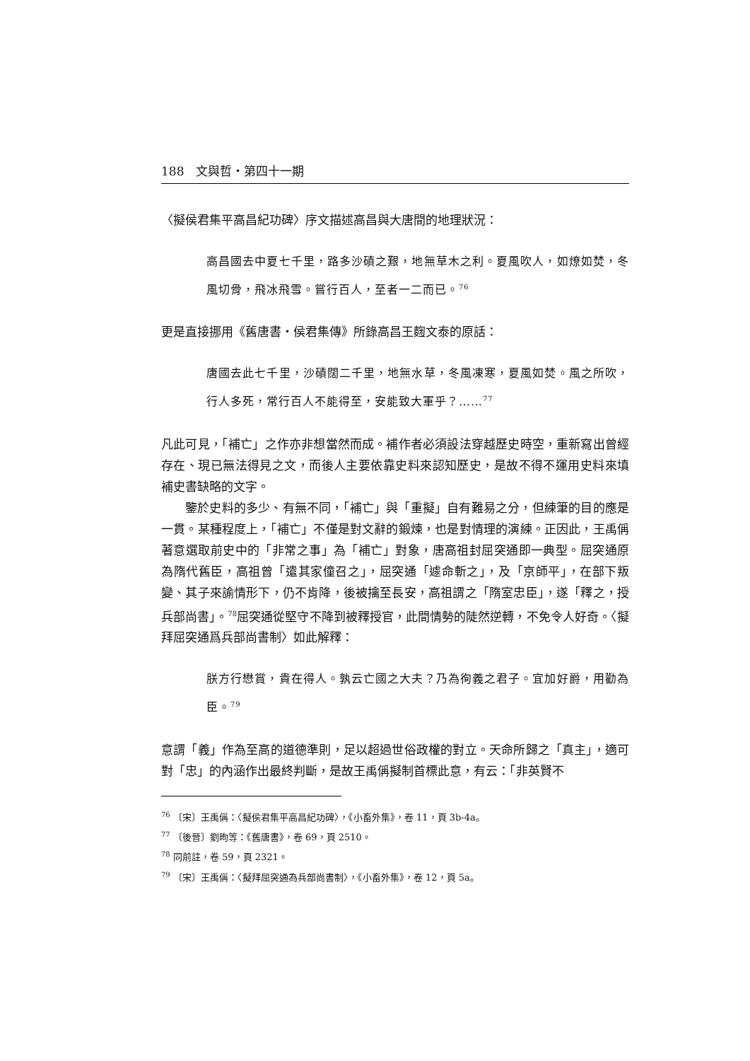188　文與哲・第四十一期
〈擬侯君集平高昌紀功碑〉序文描述高昌與大唐間的地理狀況：
高昌國去中夏七千里，路多沙磧之艱，地無草木之利。夏風吹人，如燎如焚，冬風切骨，飛冰飛雪。嘗行百人，至者一二而已。<sup>76</sup>
更是直接挪用《舊唐書・侯君集傳》所錄高昌王麴文泰的原話：
唐國去此七千里，沙磧闊二千里，地無水草，冬風凍寒，夏風如焚。風之所吹，行人多死，常行百人不能得至，安能致大軍乎？……<sup>77</sup>
凡此可見，「補亡」之作亦非想當然而成。補作者必須設法穿越歷史時空，重新寫出曾經存在、現已無法得見之文，而後人主要依靠史料來認知歷史，是故不得不運用史料來填補史書缺略的文字。
鑒於史料的多少、有無不同，「補亡」與「重擬」自有難易之分，但練筆的目的應是一貫。某種程度上，「補亡」不僅是對文辭的鍛煉，也是對情理的演練。正因此，王禹偁著意選取前史中的「非常之事」為「補亡」對象，唐高祖封屈突通即一典型。屈突通原為隋代舊臣，高祖曾「遣其家僮召之」，屈突通「遽命斬之」，及「京師平」，在部下叛變、其子來諭情形下，仍不肯降，後被擒至長安，高祖謂之「隋室忠臣」，遂「釋之，授兵部尚書」。<sup>78</sup>屈突通從堅守不降到被釋授官，此間情勢的陡然逆轉，不免令人好奇。〈擬拜屈突通爲兵部尚書制〉如此解釋：
朕方行懋賞，貴在得人。孰云亡國之大夫？乃為徇義之君子。宜加好爵，用勸為臣。<sup>79</sup>
意謂「義」作為至高的道德準則，足以超過世俗政權的對立。天命所歸之「真主」，適可對「忠」的內涵作出最終判斷，是故王禹偁擬制首標此意，有云：「非英賢不
<sup>76</sup> 〔宋〕王禹偁：〈擬侯君集平高昌紀功碑〉，《小畜外集》，卷 11，頁 3b-4a。
<sup>77</sup> 〔後晉〕劉昫等：《舊唐書》，卷 69，頁 2510。
<sup>78</sup> 同前註，卷 59，頁 2321。
<sup>79</sup> 〔宋〕王禹偁：〈擬拜屈突通為兵部尚書制〉，《小畜外集》，卷 12，頁 5a。